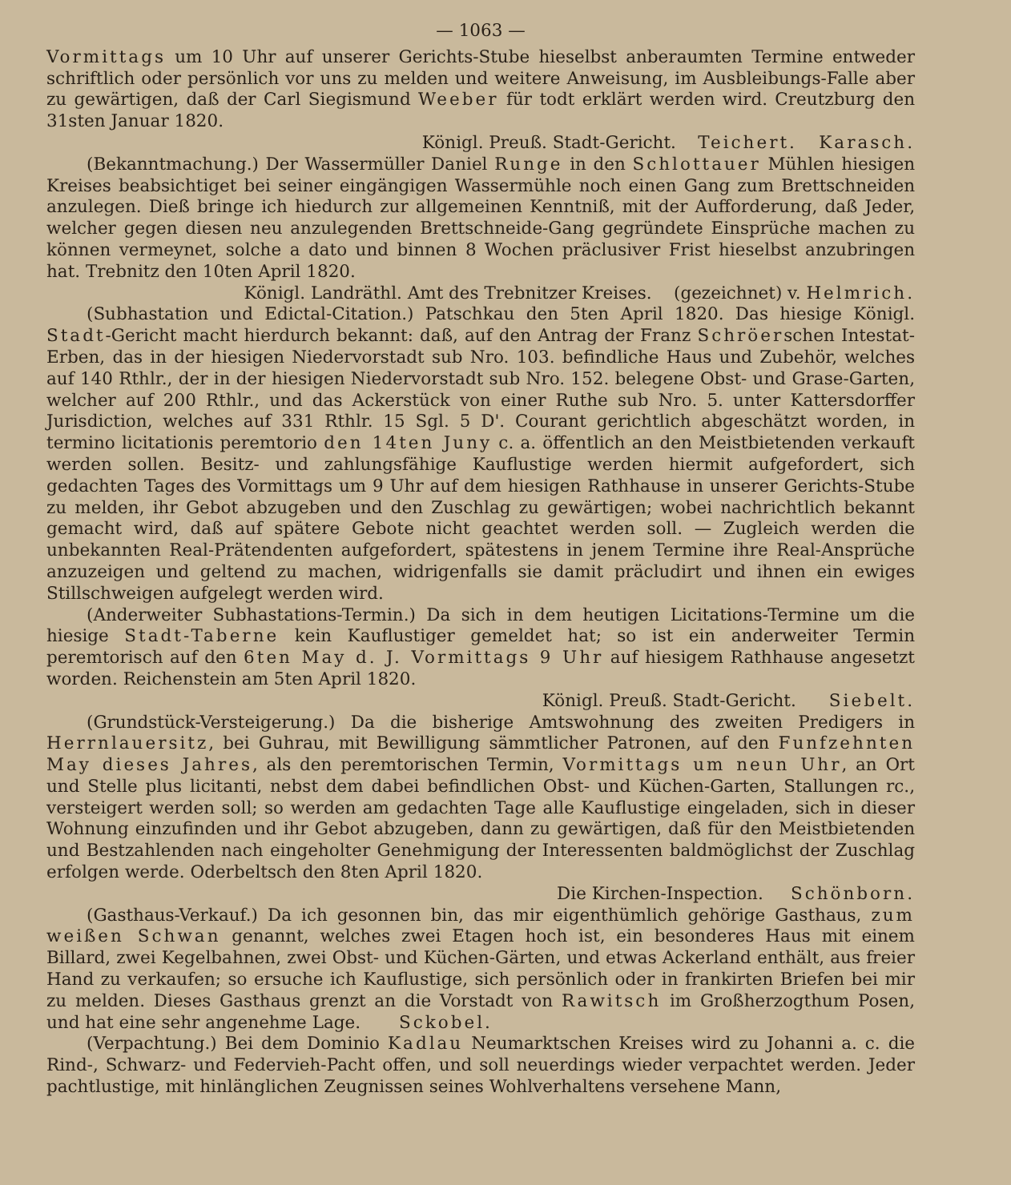— 1063 —
Vormittags um 10 Uhr auf unserer Gerichts-Stube hieselbst anberaumten Termine entweder schriftlich oder persönlich vor uns zu melden und weitere Anweisung, im Ausbleibungs-Falle aber zu gewärtigen, daß der Carl Siegismund Weeber für todt erklärt werden wird. Creutzburg den 31sten Januar 1820.
Königl. Preuß. Stadt-Gericht. Teichert. Karasch.
(Bekanntmachung.) Der Wassermüller Daniel Runge in den Schlottauer Mühlen hiesigen Kreises beabsichtiget bei seiner eingängigen Wassermühle noch einen Gang zum Brettschneiden anzulegen. Dieß bringe ich hiedurch zur allgemeinen Kenntniß, mit der Aufforderung, daß Jeder, welcher gegen diesen neu anzulegenden Brettschneide-Gang gegründete Einsprüche machen zu können vermeynet, solche a dato und binnen 8 Wochen präclusiver Frist hieselbst anzubringen hat. Trebnitz den 10ten April 1820.
Königl. Landräthl. Amt des Trebnitzer Kreises. (gezeichnet) v. Helmrich.
(Subhastation und Edictal-Citation.) Patschkau den 5ten April 1820. Das hiesige Königl. Stadt-Gericht macht hierdurch bekannt: daß, auf den Antrag der Franz Schröerschen Intestat-Erben, das in der hiesigen Niedervorstadt sub Nro. 103. befindliche Haus und Zubehör, welches auf 140 Rthlr., der in der hiesigen Niedervorstadt sub Nro. 152. belegene Obst- und Grase-Garten, welcher auf 200 Rthlr., und das Ackerstück von einer Ruthe sub Nro. 5. unter Kattersdorffer Jurisdiction, welches auf 331 Rthlr. 15 Sgl. 5 D'. Courant gerichtlich abgeschätzt worden, in termino licitationis peremtorio den 14ten Juny c. a. öffentlich an den Meistbietenden verkauft werden sollen. Besitz- und zahlungsfähige Kauflustige werden hiermit aufgefordert, sich gedachten Tages des Vormittags um 9 Uhr auf dem hiesigen Rathhause in unserer Gerichts-Stube zu melden, ihr Gebot abzugeben und den Zuschlag zu gewärtigen; wobei nachrichtlich bekannt gemacht wird, daß auf spätere Gebote nicht geachtet werden soll. — Zugleich werden die unbekannten Real-Prätendenten aufgefordert, spätestens in jenem Termine ihre Real-Ansprüche anzuzeigen und geltend zu machen, widrigenfalls sie damit präcludirt und ihnen ein ewiges Stillschweigen aufgelegt werden wird.
(Anderweiter Subhastations-Termin.) Da sich in dem heutigen Licitations-Termine um die hiesige Stadt-Taberne kein Kauflustiger gemeldet hat; so ist ein anderweiter Termin peremtorisch auf den 6ten May d. J. Vormittags 9 Uhr auf hiesigem Rathhause angesetzt worden. Reichenstein am 5ten April 1820.
Königl. Preuß. Stadt-Gericht. Siebelt.
(Grundstück-Versteigerung.) Da die bisherige Amtswohnung des zweiten Predigers in Herrnlauersitz, bei Guhrau, mit Bewilligung sämmtlicher Patronen, auf den Funfzehnten May dieses Jahres, als den peremtorischen Termin, Vormittags um neun Uhr, an Ort und Stelle plus licitanti, nebst dem dabei befindlichen Obst- und Küchen-Garten, Stallungen rc., versteigert werden soll; so werden am gedachten Tage alle Kauflustige eingeladen, sich in dieser Wohnung einzufinden und ihr Gebot abzugeben, dann zu gewärtigen, daß für den Meistbietenden und Bestzahlenden nach eingeholter Genehmigung der Interessenten baldmöglichst der Zuschlag erfolgen werde. Oderbeltsch den 8ten April 1820.
Die Kirchen-Inspection. Schönborn.
(Gasthaus-Verkauf.) Da ich gesonnen bin, das mir eigenthümlich gehörige Gasthaus, zum weißen Schwan genannt, welches zwei Etagen hoch ist, ein besonderes Haus mit einem Billard, zwei Kegelbahnen, zwei Obst- und Küchen-Gärten, und etwas Ackerland enthält, aus freier Hand zu verkaufen; so ersuche ich Kauflustige, sich persönlich oder in frankirten Briefen bei mir zu melden. Dieses Gasthaus grenzt an die Vorstadt von Rawitsch im Großherzogthum Posen, und hat eine sehr angenehme Lage. Sckobel.
(Verpachtung.) Bei dem Dominio Kadlau Neumarktschen Kreises wird zu Johanni a. c. die Rind-, Schwarz- und Federvieh-Pacht offen, und soll neuerdings wieder verpachtet werden. Jeder pachtlustige, mit hinlänglichen Zeugnissen seines Wohlverhaltens versehene Mann,